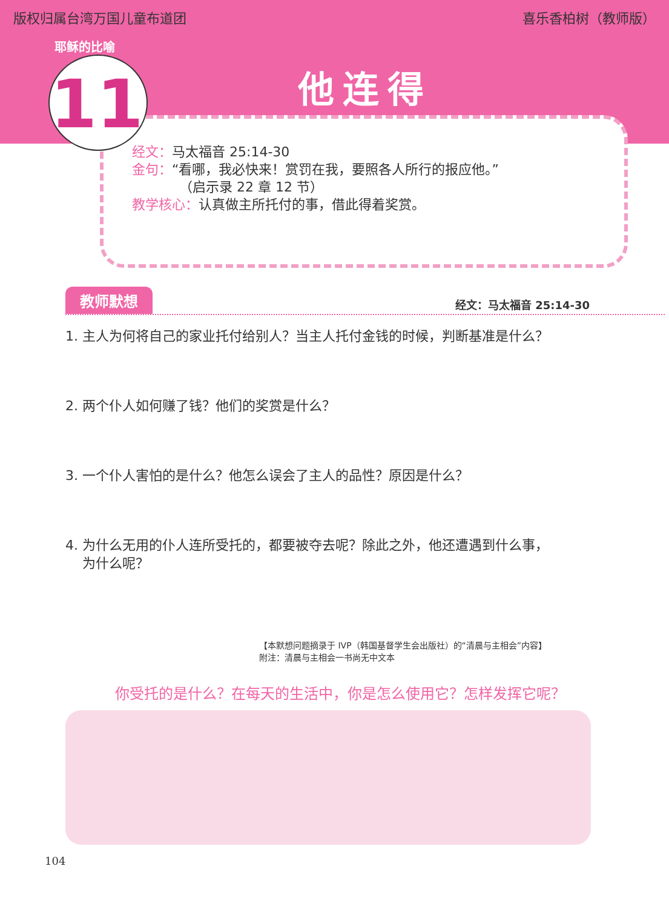版权归属台湾万国儿童布道团 喜乐香柏树（教师版）
11
耶稣的比喻
他连得
经文：马太福音 25:14-30
金句：“看哪，我必快来！赏罚在我，要照各人所行的报应他。”
（启示录 22 章 12 节）
教学核心：认真做主所托付的事，借此得着奖赏。
教师默想 经文：马太福音 25:14-30
1. 主人为何将自己的家业托付给别人？当主人托付金钱的时候，判断基准是什么？
2. 两个仆人如何赚了钱？他们的奖赏是什么？
3. 一个仆人害怕的是什么？他怎么误会了主人的品性？原因是什么？
4. 为什么无用的仆人连所受托的，都要被夺去呢？除此之外，他还遭遇到什么事，
为什么呢？
【本默想问题摘录于 IVP（韩国基督学生会出版社）的“清晨与主相会”内容】
附注：清晨与主相会一书尚无中文本
你受托的是什么？在每天的生活中，你是怎么使用它？怎样发挥它呢？
104